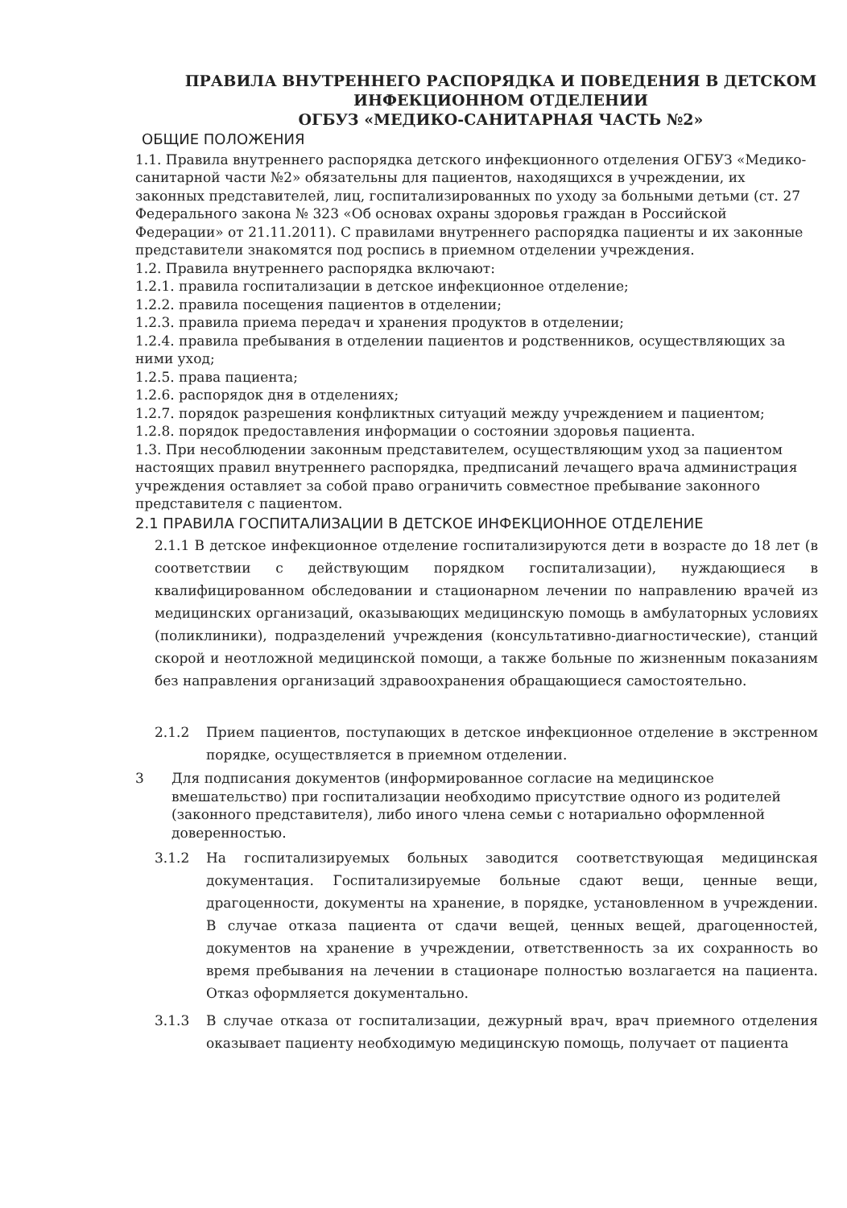ПРАВИЛА ВНУТРЕННЕГО РАСПОРЯДКА И ПОВЕДЕНИЯ В ДЕТСКОМ ИНФЕКЦИОННОМ ОТДЕЛЕНИИ
ОГБУЗ «МЕДИКО-САНИТАРНАЯ ЧАСТЬ №2»
ОБЩИЕ ПОЛОЖЕНИЯ
1.1. Правила внутреннего распорядка детского инфекционного отделения ОГБУЗ «Медико-санитарной части №2» обязательны для пациентов, находящихся в учреждении, их законных представителей, лиц, госпитализированных по уходу за больными детьми (ст. 27 Федерального закона № 323 «Об основах охраны здоровья граждан в Российской Федерации» от 21.11.2011). С правилами внутреннего распорядка пациенты и их законные представители знакомятся под роспись в приемном отделении учреждения.
1.2. Правила внутреннего распорядка включают:
1.2.1. правила госпитализации в детское инфекционное отделение;
1.2.2. правила посещения пациентов в отделении;
1.2.3. правила приема передач и хранения продуктов в отделении;
1.2.4. правила пребывания в отделении пациентов и родственников, осуществляющих за ними уход;
1.2.5. права пациента;
1.2.6. распорядок дня в отделениях;
1.2.7. порядок разрешения конфликтных ситуаций между учреждением и пациентом;
1.2.8. порядок предоставления информации о состоянии здоровья пациента.
1.3. При несоблюдении законным представителем, осуществляющим уход за пациентом настоящих правил внутреннего распорядка, предписаний лечащего врача администрация учреждения оставляет за собой право ограничить совместное пребывание законного представителя с пациентом.
2.1 ПРАВИЛА ГОСПИТАЛИЗАЦИИ В ДЕТСКОЕ ИНФЕКЦИОННОЕ ОТДЕЛЕНИЕ
2.1.1 В детское инфекционное отделение госпитализируются дети в возрасте до 18 лет (в соответствии с действующим порядком госпитализации), нуждающиеся в квалифицированном обследовании и стационарном лечении по направлению врачей из медицинских организаций, оказывающих медицинскую помощь в амбулаторных условиях (поликлиники), подразделений учреждения (консультативно-диагностические), станций скорой и неотложной медицинской помощи, а также больные по жизненным показаниям без направления организаций здравоохранения обращающиеся самостоятельно.
2.1.2 Прием пациентов, поступающих в детское инфекционное отделение в экстренном порядке, осуществляется в приемном отделении.
3 Для подписания документов (информированное согласие на медицинское вмешательство) при госпитализации необходимо присутствие одного из родителей (законного представителя), либо иного члена семьи с нотариально оформленной доверенностью.
3.1.2 На госпитализируемых больных заводится соответствующая медицинская документация. Госпитализируемые больные сдают вещи, ценные вещи, драгоценности, документы на хранение, в порядке, установленном в учреждении. В случае отказа пациента от сдачи вещей, ценных вещей, драгоценностей, документов на хранение в учреждении, ответственность за их сохранность во время пребывания на лечении в стационаре полностью возлагается на пациента. Отказ оформляется документально.
3.1.3 В случае отказа от госпитализации, дежурный врач, врач приемного отделения оказывает пациенту необходимую медицинскую помощь, получает от пациента